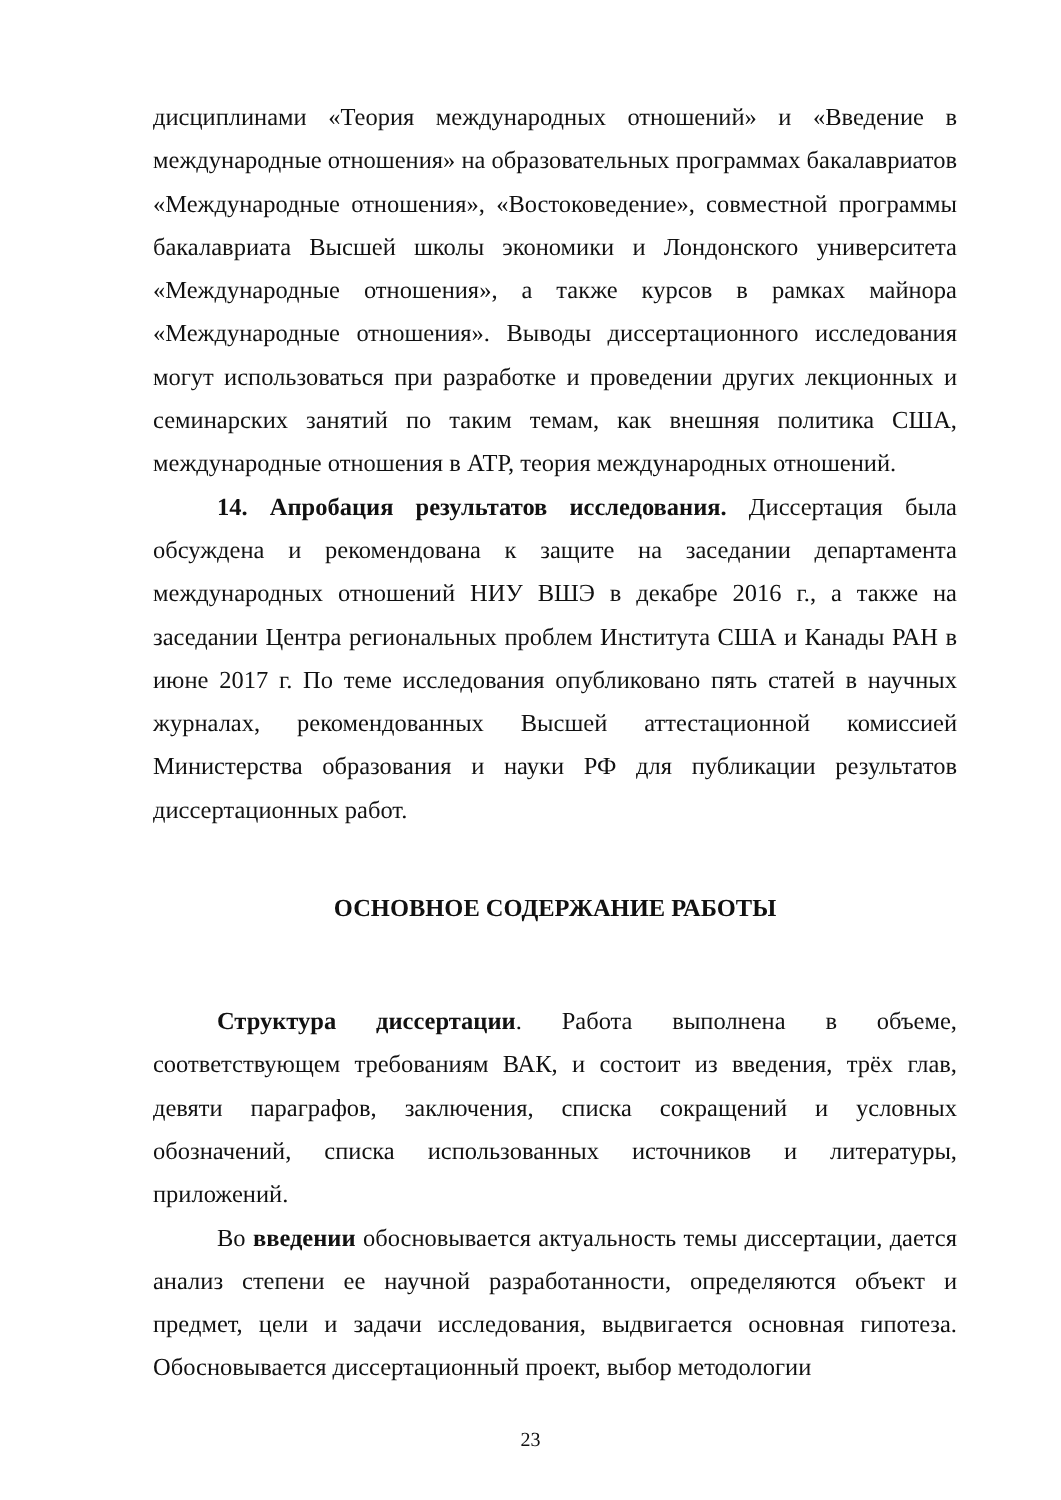дисциплинами «Теория международных отношений» и «Введение в международные отношения» на образовательных программах бакалавриатов «Международные отношения», «Востоковедение», совместной программы бакалавриата Высшей школы экономики и Лондонского университета «Международные отношения», а также курсов в рамках майнора «Международные отношения». Выводы диссертационного исследования могут использоваться при разработке и проведении других лекционных и семинарских занятий по таким темам, как внешняя политика США, международные отношения в АТР, теория международных отношений.
14. Апробация результатов исследования. Диссертация была обсуждена и рекомендована к защите на заседании департамента международных отношений НИУ ВШЭ в декабре 2016 г., а также на заседании Центра региональных проблем Института США и Канады РАН в июне 2017 г. По теме исследования опубликовано пять статей в научных журналах, рекомендованных Высшей аттестационной комиссией Министерства образования и науки РФ для публикации результатов диссертационных работ.
ОСНОВНОЕ СОДЕРЖАНИЕ РАБОТЫ
Структура диссертации. Работа выполнена в объеме, соответствующем требованиям ВАК, и состоит из введения, трёх глав, девяти параграфов, заключения, списка сокращений и условных обозначений, списка использованных источников и литературы, приложений.
Во введении обосновывается актуальность темы диссертации, дается анализ степени ее научной разработанности, определяются объект и предмет, цели и задачи исследования, выдвигается основная гипотеза. Обосновывается диссертационный проект, выбор методологии
23